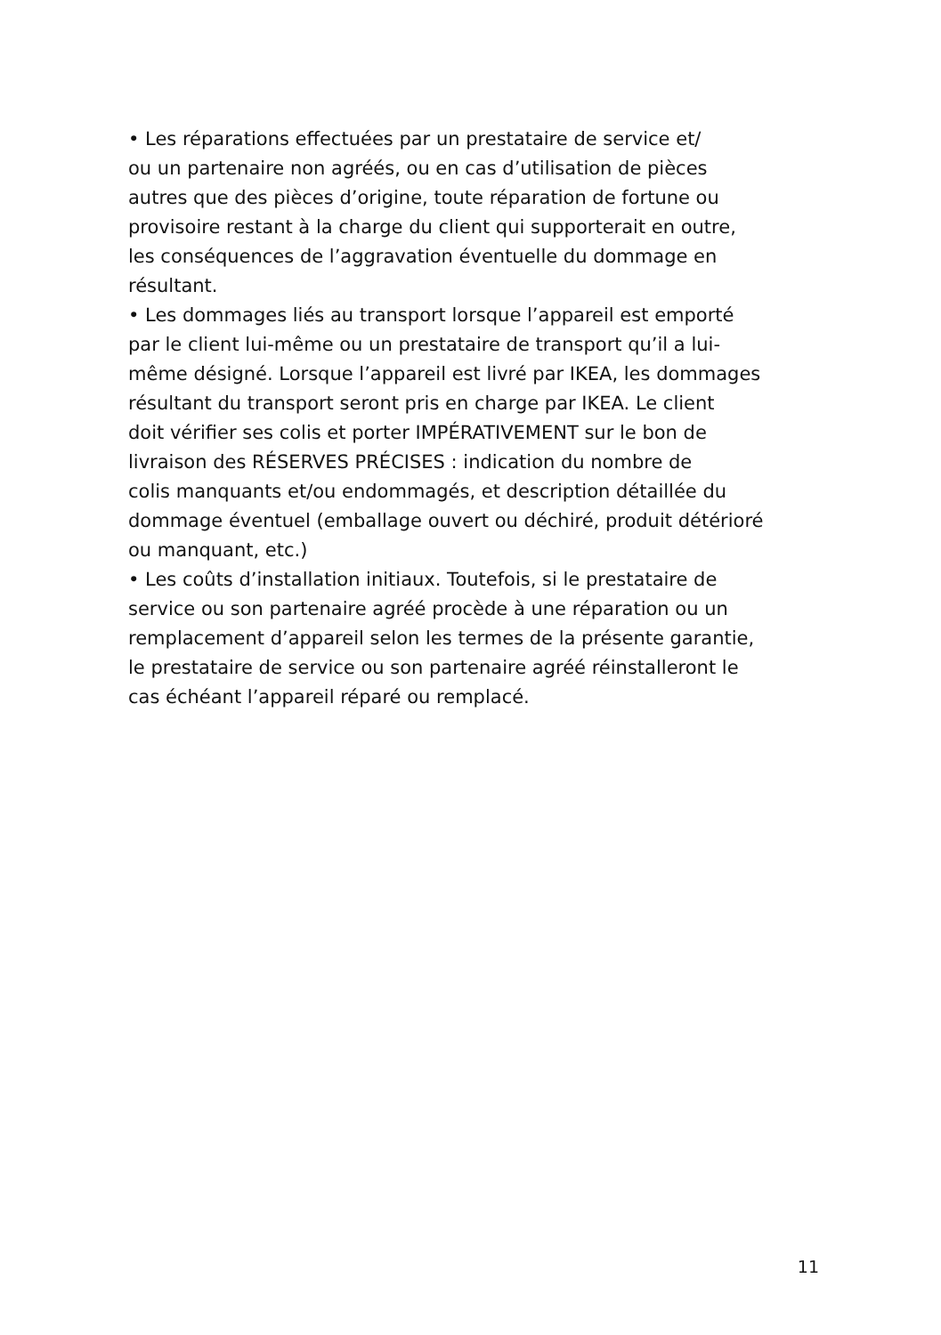• Les réparations effectuées par un prestataire de service et/
ou un partenaire non agréés, ou en cas d’utilisation de pièces
autres que des pièces d’origine, toute réparation de fortune ou
provisoire restant à la charge du client qui supporterait en outre,
les conséquences de l’aggravation éventuelle du dommage en
résultant.
• Les dommages liés au transport lorsque l’appareil est emporté
par le client lui-même ou un prestataire de transport qu’il a lui-
même désigné. Lorsque l’appareil est livré par IKEA, les dommages
résultant du transport seront pris en charge par IKEA. Le client
doit vérifier ses colis et porter IMPÉRATIVEMENT sur le bon de
livraison des RÉSERVES PRÉCISES : indication du nombre de
colis manquants et/ou endommagés, et description détaillée du
dommage éventuel (emballage ouvert ou déchiré, produit détérioré
ou manquant, etc.)
• Les coûts d’installation initiaux. Toutefois, si le prestataire de
service ou son partenaire agréé procède à une réparation ou un
remplacement d’appareil selon les termes de la présente garantie,
le prestataire de service ou son partenaire agréé réinstalleront le
cas échéant l’appareil réparé ou remplacé.
11